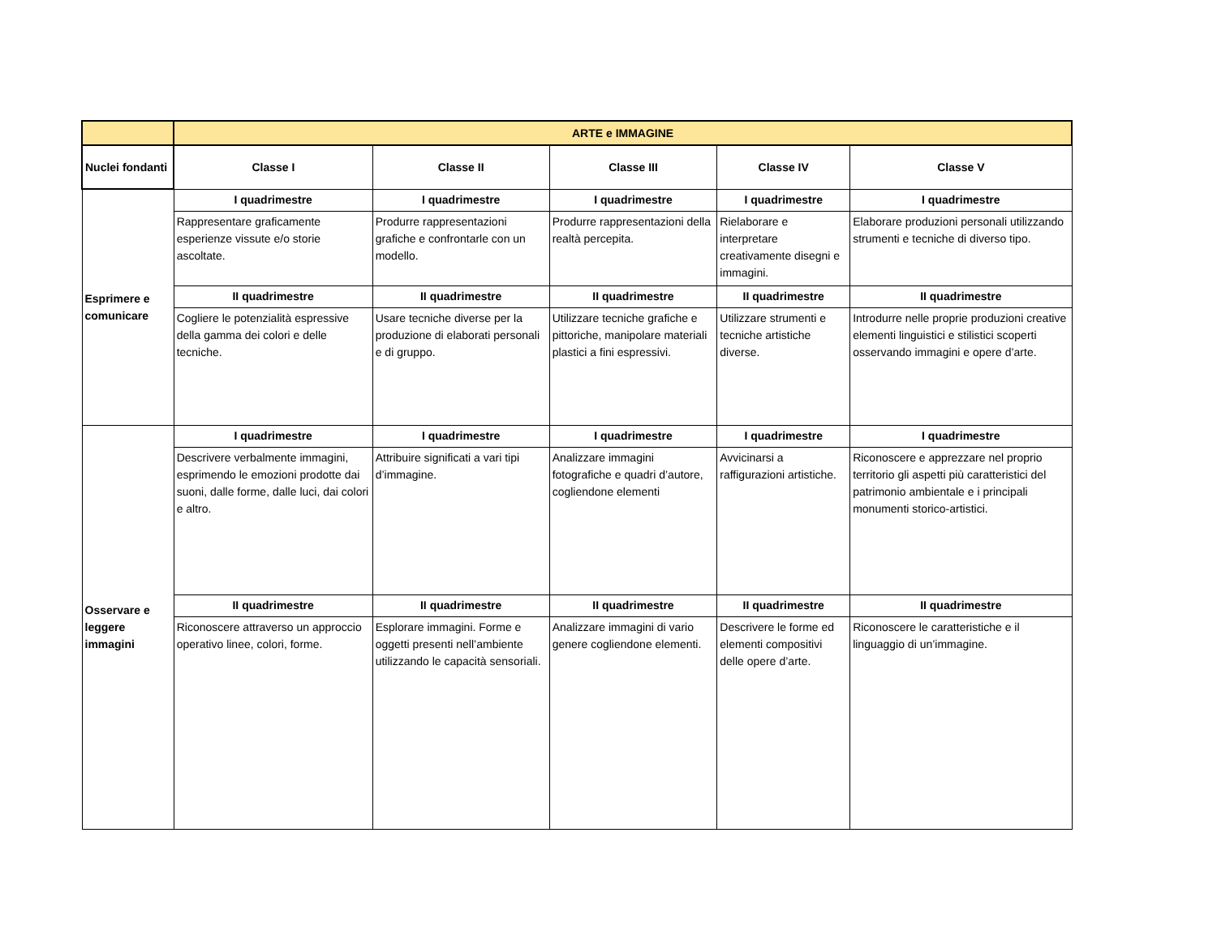| | ARTE e IMMAGINE | | | | |
| Nuclei fondanti | Classe I | Classe II | Classe III | Classe IV | Classe V |
| Esprimere e comunicare | I quadrimestre | I quadrimestre | I quadrimestre | I quadrimestre | I quadrimestre |
| | Rappresentare graficamente esperienze vissute e/o storie ascoltate. | Produrre rappresentazioni grafiche e confrontarle con un modello. | Produrre rappresentazioni della realtà percepita. | Rielaborare e interpretare creativamente disegni e immagini. | Elaborare produzioni personali utilizzando strumenti e tecniche di diverso tipo. |
| | II quadrimestre | II quadrimestre | II quadrimestre | II quadrimestre | II quadrimestre |
| | Cogliere le potenzialità espressive della gamma dei colori e delle tecniche. | Usare tecniche diverse per la produzione di elaborati personali e di gruppo. | Utilizzare tecniche grafiche e pittoriche, manipolare materiali plastici a fini espressivi. | Utilizzare strumenti e tecniche artistiche diverse. | Introdurre nelle proprie produzioni creative elementi linguistici e stilistici scoperti osservando immagini e opere d’arte. |
| Osservare e leggere immagini | I quadrimestre | I quadrimestre | I quadrimestre | I quadrimestre | I quadrimestre |
| | Descrivere verbalmente immagini, esprimendo le emozioni prodotte dai suoni, dalle forme, dalle luci, dai colori e altro. | Attribuire significati a vari tipi d’immagine. | Analizzare immagini fotografiche e quadri d’autore, cogliendone elementi | Avvicinarsi a raffigurazioni artistiche. | Riconoscere e apprezzare nel proprio territorio gli aspetti più caratteristici del patrimonio ambientale e i principali monumenti storico-artistici. |
| | II quadrimestre | II quadrimestre | II quadrimestre | II quadrimestre | II quadrimestre |
| | Riconoscere attraverso un approccio operativo linee, colori, forme. | Esplorare immagini. Forme e oggetti presenti nell’ambiente utilizzando le capacità sensoriali. | Analizzare immagini di vario genere cogliendone elementi. | Descrivere le forme ed elementi compositivi delle opere d’arte. | Riconoscere le caratteristiche e il linguaggio di un’immagine. |